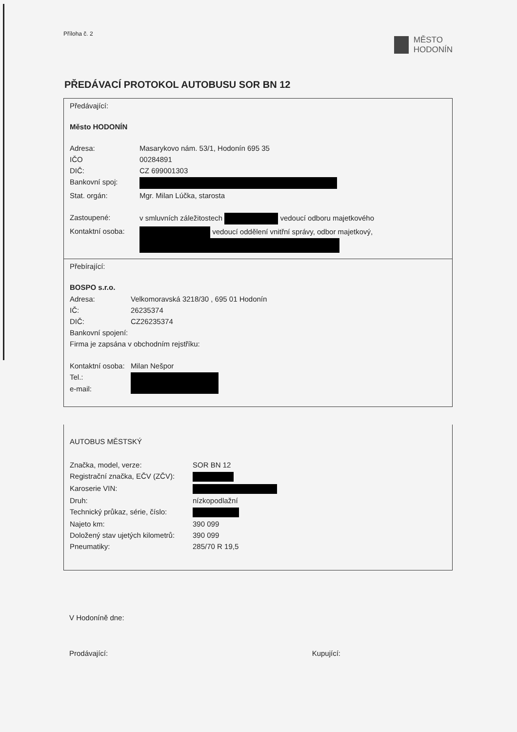Příloha č. 2
MĚSTO
HODONÍN
PŘEDÁVACÍ PROTOKOL AUTOBUSU SOR BN 12
Předávající:
Město HODONÍN
| Adresa: | Masarykovo nám. 53/1, Hodonín 695 35 |
| IČO | 00284891 |
| DIČ: | CZ 699001303 |
| Bankovní spoj: | |
| Stat. orgán: | Mgr. Milan Lúčka, starosta |
| Zastoupené: | v smluvních záležitostech vedoucí odboru majetkového |
| Kontaktní osoba: | vedoucí oddělení vnitřní správy, odbor majetkový, |
Přebírající:
BOSPO s.r.o.
| Adresa: | Velkomoravská 3218/30 , 695 01 Hodonín |
| IČ: | 26235374 |
| DIČ: | CZ26235374 |
| Bankovní spojení: | |
| Firma je zapsána v obchodním rejstříku: | |
| Kontaktní osoba: | Milan Nešpor |
| Tel.: | |
| e-mail: | |
AUTOBUS MĚSTSKÝ
| Značka, model, verze: | SOR BN 12 |
| Registrační značka, EČV (ZČV): | |
| Karoserie VIN: | |
| Druh: | nízkopodlažní |
| Technický průkaz, série, číslo: | |
| Najeto km: | 390 099 |
| Doložený stav ujetých kilometrů: | 390 099 |
| Pneumatiky: | 285/70 R 19,5 |
V Hodoníně dne:
Prodávající: Kupující: